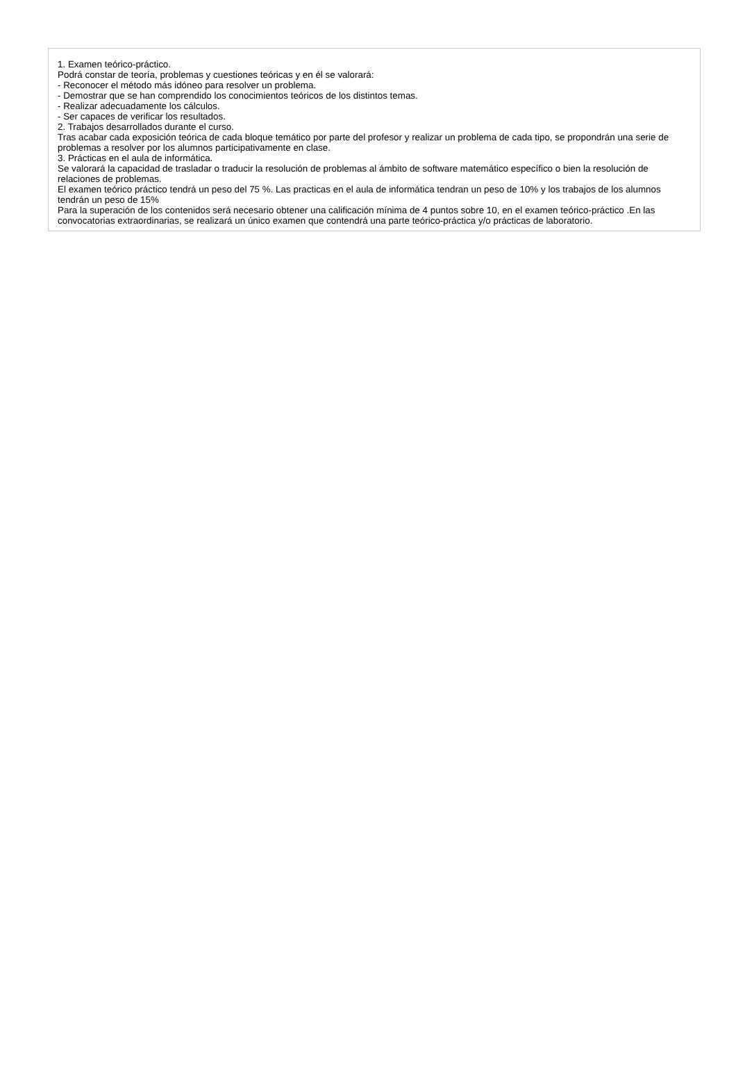1. Examen teórico-práctico.
Podrá constar de teoría, problemas y cuestiones teóricas y en él se valorará:
- Reconocer el método más idóneo para resolver un problema.
- Demostrar que se han comprendido los conocimientos teóricos de los distintos temas.
- Realizar adecuadamente los cálculos.
- Ser capaces de verificar los resultados.
2. Trabajos desarrollados durante el curso.
Tras acabar cada exposición teórica de cada bloque temático por parte del profesor y realizar un problema de cada tipo, se propondrán una serie de problemas a resolver por los alumnos participativamente en clase.
3. Prácticas en el aula de informática.
Se valorará la capacidad de trasladar o traducir la resolución de problemas al ámbito de software matemático específico o bien la resolución de relaciones de problemas.
El examen teórico práctico tendrá un peso del 75 %. Las practicas en el aula de informática tendran un peso de 10% y los trabajos de los alumnos tendrán un peso de 15%
Para la superación de los contenidos será necesario obtener una calificación mínima de 4 puntos sobre 10, en el examen teórico-práctico .En las convocatorias extraordinarias, se realizará un único examen que contendrá una parte teórico-práctica y/o prácticas de laboratorio.